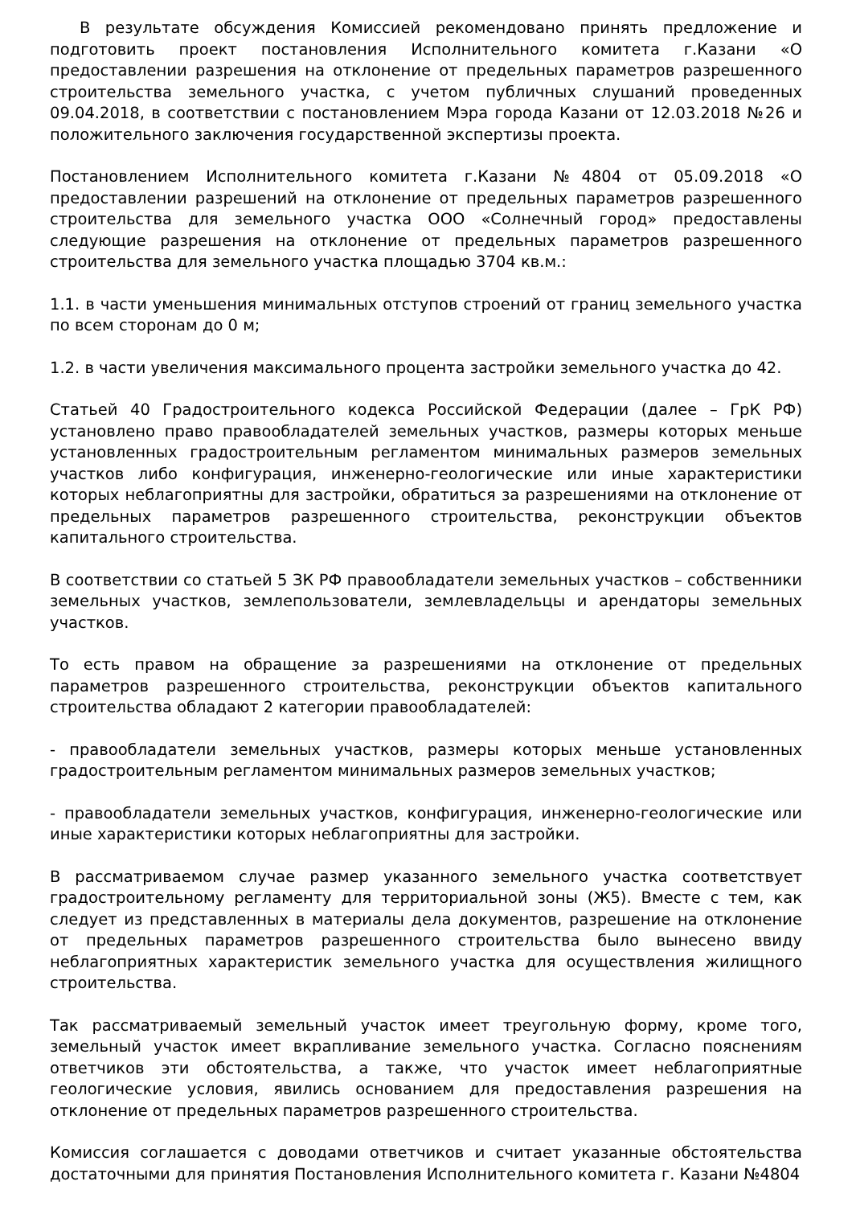В результате обсуждения Комиссией рекомендовано принять предложение и подготовить проект постановления Исполнительного комитета г.Казани «О предоставлении разрешения на отклонение от предельных параметров разрешенного строительства земельного участка, с учетом публичных слушаний проведенных 09.04.2018, в соответствии с постановлением Мэра города Казани от 12.03.2018 №26 и положительного заключения государственной экспертизы проекта.
Постановлением Исполнительного комитета г.Казани №4804 от 05.09.2018 «О предоставлении разрешений на отклонение от предельных параметров разрешенного строительства для земельного участка ООО «Солнечный город» предоставлены следующие разрешения на отклонение от предельных параметров разрешенного строительства для земельного участка площадью 3704 кв.м.:
1.1. в части уменьшения минимальных отступов строений от границ земельного участка по всем сторонам до 0 м;
1.2. в части увеличения максимального процента застройки земельного участка до 42.
Статьей 40 Градостроительного кодекса Российской Федерации (далее – ГрК РФ) установлено право правообладателей земельных участков, размеры которых меньше установленных градостроительным регламентом минимальных размеров земельных участков либо конфигурация, инженерно-геологические или иные характеристики которых неблагоприятны для застройки, обратиться за разрешениями на отклонение от предельных параметров разрешенного строительства, реконструкции объектов капитального строительства.
В соответствии со статьей 5 ЗК РФ правообладатели земельных участков – собственники земельных участков, землепользователи, землевладельцы и арендаторы земельных участков.
То есть правом на обращение за разрешениями на отклонение от предельных параметров разрешенного строительства, реконструкции объектов капитального строительства обладают 2 категории правообладателей:
- правообладатели земельных участков, размеры которых меньше установленных градостроительным регламентом минимальных размеров земельных участков;
- правообладатели земельных участков, конфигурация, инженерно-геологические или иные характеристики которых неблагоприятны для застройки.
В рассматриваемом случае размер указанного земельного участка соответствует градостроительному регламенту для территориальной зоны (Ж5). Вместе с тем, как следует из представленных в материалы дела документов, разрешение на отклонение от предельных параметров разрешенного строительства было вынесено ввиду неблагоприятных характеристик земельного участка для осуществления жилищного строительства.
Так рассматриваемый земельный участок имеет треугольную форму, кроме того, земельный участок имеет вкрапливание земельного участка. Согласно пояснениям ответчиков эти обстоятельства, а также, что участок имеет неблагоприятные геологические условия, явились основанием для предоставления разрешения на отклонение от предельных параметров разрешенного строительства.
Комиссия соглашается с доводами ответчиков и считает указанные обстоятельства достаточными для принятия Постановления Исполнительного комитета г. Казани №4804